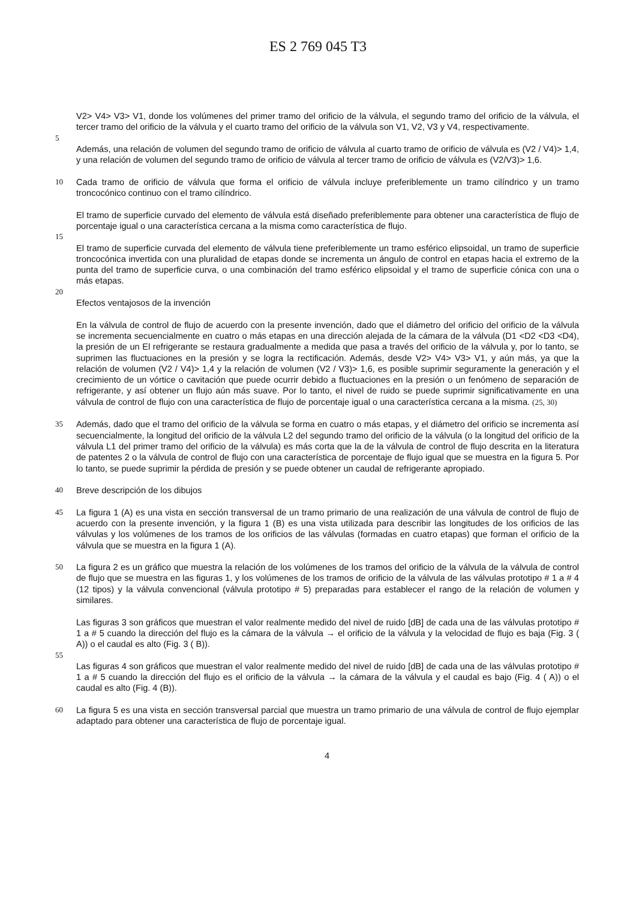ES 2 769 045 T3
V2> V4> V3> V1, donde los volúmenes del primer tramo del orificio de la válvula, el segundo tramo del orificio de la válvula, el tercer tramo del orificio de la válvula y el cuarto tramo del orificio de la válvula son V1, V2, V3 y V4, respectivamente.
5
Además, una relación de volumen del segundo tramo de orificio de válvula al cuarto tramo de orificio de válvula es (V2 / V4)> 1,4, y una relación de volumen del segundo tramo de orificio de válvula al tercer tramo de orificio de válvula es (V2/V3)> 1,6.
10 Cada tramo de orificio de válvula que forma el orificio de válvula incluye preferiblemente un tramo cilíndrico y un tramo troncocónico continuo con el tramo cilíndrico.
El tramo de superficie curvado del elemento de válvula está diseñado preferiblemente para obtener una característica de flujo de porcentaje igual o una característica cercana a la misma como característica de flujo.
15
El tramo de superficie curvada del elemento de válvula tiene preferiblemente un tramo esférico elipsoidal, un tramo de superficie troncocónica invertida con una pluralidad de etapas donde se incrementa un ángulo de control en etapas hacia el extremo de la punta del tramo de superficie curva, o una combinación del tramo esférico elipsoidal y el tramo de superficie cónica con una o más etapas.
20
Efectos ventajosos de la invención
En la válvula de control de flujo de acuerdo con la presente invención, dado que el diámetro del orificio del orificio de la válvula se incrementa secuencialmente en cuatro o más etapas en una dirección alejada de la cámara de la válvula (D1 <D2 <D3 <D4), la presión de un El refrigerante se restaura gradualmente a medida que pasa a través del orificio de la válvula y, por lo tanto, se suprimen las fluctuaciones en la presión y se logra la rectificación. Además, desde V2> V4> V3> V1, y aún más, ya que la relación de volumen (V2 / V4)> 1,4 y la relación de volumen (V2 / V3)> 1,6, es posible suprimir seguramente la generación y el crecimiento de un vórtice o cavitación que puede ocurrir debido a fluctuaciones en la presión o un fenómeno de separación de refrigerante, y así obtener un flujo aún más suave. Por lo tanto, el nivel de ruido se puede suprimir significativamente en una válvula de control de flujo con una característica de flujo de porcentaje igual o una característica cercana a la misma. (25, 30)
35 Además, dado que el tramo del orificio de la válvula se forma en cuatro o más etapas, y el diámetro del orificio se incrementa así secuencialmente, la longitud del orificio de la válvula L2 del segundo tramo del orificio de la válvula (o la longitud del orificio de la válvula L1 del primer tramo del orificio de la válvula) es más corta que la de la válvula de control de flujo descrita en la literatura de patentes 2 o la válvula de control de flujo con una característica de porcentaje de flujo igual que se muestra en la figura 5. Por lo tanto, se puede suprimir la pérdida de presión y se puede obtener un caudal de refrigerante apropiado.
40 Breve descripción de los dibujos
45 La figura 1 (A) es una vista en sección transversal de un tramo primario de una realización de una válvula de control de flujo de acuerdo con la presente invención, y la figura 1 (B) es una vista utilizada para describir las longitudes de los orificios de las válvulas y los volúmenes de los tramos de los orificios de las válvulas (formadas en cuatro etapas) que forman el orificio de la válvula que se muestra en la figura 1 (A).
50 La figura 2 es un gráfico que muestra la relación de los volúmenes de los tramos del orificio de la válvula de la válvula de control de flujo que se muestra en las figuras 1, y los volúmenes de los tramos de orificio de la válvula de las válvulas prototipo # 1 a # 4 (12 tipos) y la válvula convencional (válvula prototipo # 5) preparadas para establecer el rango de la relación de volumen y similares.
Las figuras 3 son gráficos que muestran el valor realmente medido del nivel de ruido [dB] de cada una de las válvulas prototipo # 1 a # 5 cuando la dirección del flujo es la cámara de la válvula → el orificio de la válvula y la velocidad de flujo es baja (Fig. 3 ( A)) o el caudal es alto (Fig. 3 ( B)).
55
Las figuras 4 son gráficos que muestran el valor realmente medido del nivel de ruido [dB] de cada una de las válvulas prototipo # 1 a # 5 cuando la dirección del flujo es el orificio de la válvula → la cámara de la válvula y el caudal es bajo (Fig. 4 ( A)) o el caudal es alto (Fig. 4 (B)).
60 La figura 5 es una vista en sección transversal parcial que muestra un tramo primario de una válvula de control de flujo ejemplar adaptado para obtener una característica de flujo de porcentaje igual.
4